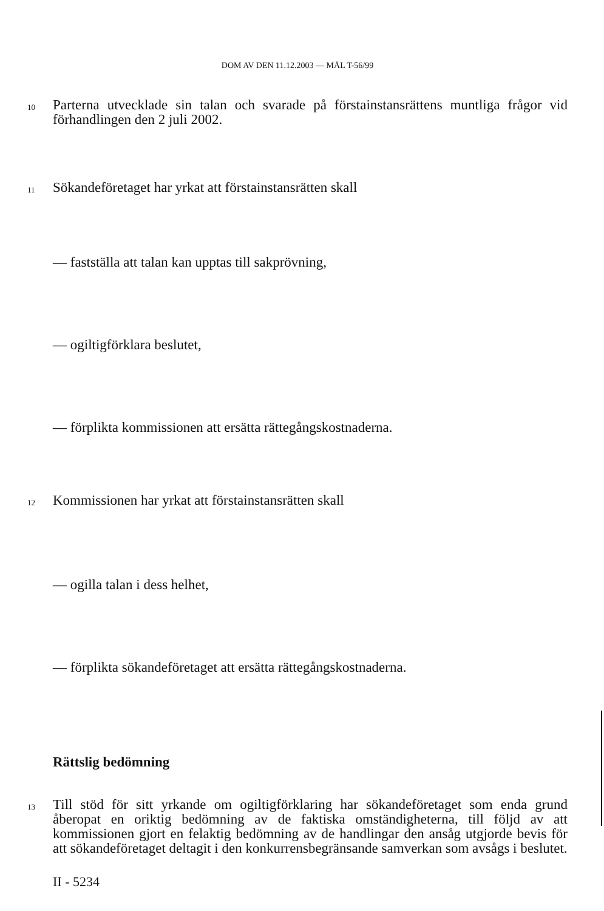DOM AV DEN 11.12.2003 — MÅL T-56/99
10
Parterna utvecklade sin talan och svarade på förstainstansrättens muntliga frågor vid förhandlingen den 2 juli 2002.
11
Sökandeföretaget har yrkat att förstainstansrätten skall
— fastställa att talan kan upptas till sakprövning,
— ogiltigförklara beslutet,
— förplikta kommissionen att ersätta rättegångskostnaderna.
12
Kommissionen har yrkat att förstainstansrätten skall
— ogilla talan i dess helhet,
— förplikta sökandeföretaget att ersätta rättegångskostnaderna.
Rättslig bedömning
13
Till stöd för sitt yrkande om ogiltigförklaring har sökandeföretaget som enda grund åberopat en oriktig bedömning av de faktiska omständigheterna, till följd av att kommissionen gjort en felaktig bedömning av de handlingar den ansåg utgjorde bevis för att sökandeföretaget deltagit i den konkurrensbegränsande samverkan som avsågs i beslutet.
II - 5234